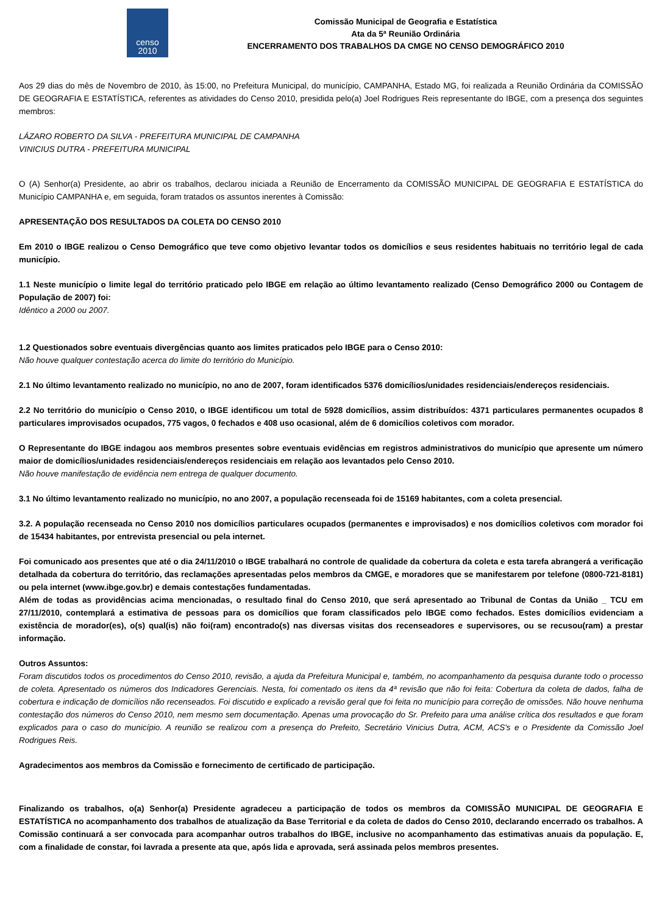censo
2010
Comissão Municipal de Geografia e Estatística
Ata da 5ª Reunião Ordinária
ENCERRAMENTO DOS TRABALHOS DA CMGE NO CENSO DEMOGRÁFICO 2010
Aos 29 dias do mês de Novembro de 2010, às 15:00, no Prefeitura Municipal, do município, CAMPANHA, Estado MG, foi realizada a Reunião Ordinária da COMISSÃO DE GEOGRAFIA E ESTATÍSTICA, referentes as atividades do Censo 2010, presidida pelo(a) Joel Rodrigues Reis representante do IBGE, com a presença dos seguintes membros:
LÁZARO ROBERTO DA SILVA - PREFEITURA MUNICIPAL DE CAMPANHA
VINICIUS DUTRA - PREFEITURA MUNICIPAL
O (A) Senhor(a) Presidente, ao abrir os trabalhos, declarou iniciada a Reunião de Encerramento da COMISSÃO MUNICIPAL DE GEOGRAFIA E ESTATÍSTICA do Município CAMPANHA e, em seguida, foram tratados os assuntos inerentes à Comissão:
APRESENTAÇÃO DOS RESULTADOS DA COLETA DO CENSO 2010
Em 2010 o IBGE realizou o Censo Demográfico que teve como objetivo levantar todos os domicílios e seus residentes habituais no território legal de cada município.
1.1 Neste município o limite legal do território praticado pelo IBGE em relação ao último levantamento realizado (Censo Demográfico 2000 ou Contagem de População de 2007) foi:
Idêntico a 2000 ou 2007.
1.2 Questionados sobre eventuais divergências quanto aos limites praticados pelo IBGE para o Censo 2010:
Não houve qualquer contestação acerca do limite do território do Município.
2.1 No último levantamento realizado no município, no ano de 2007, foram identificados 5376 domicílios/unidades residenciais/endereços residenciais.
2.2 No território do município o Censo 2010, o IBGE identificou um total de 5928 domicílios, assim distribuídos: 4371 particulares permanentes ocupados 8 particulares improvisados ocupados, 775 vagos, 0 fechados e 408 uso ocasional, além de 6 domicílios coletivos com morador.
O Representante do IBGE indagou aos membros presentes sobre eventuais evidências em registros administrativos do município que apresente um número maior de domicílios/unidades residenciais/endereços residenciais em relação aos levantados pelo Censo 2010.
Não houve manifestação de evidência nem entrega de qualquer documento.
3.1 No último levantamento realizado no município, no ano 2007, a população recenseada foi de 15169 habitantes, com a coleta presencial.
3.2. A população recenseada no Censo 2010 nos domicílios particulares ocupados (permanentes e improvisados) e nos domicílios coletivos com morador foi de 15434 habitantes, por entrevista presencial ou pela internet.
Foi comunicado aos presentes que até o dia 24/11/2010 o IBGE trabalhará no controle de qualidade da cobertura da coleta e esta tarefa abrangerá a verificação detalhada da cobertura do território, das reclamações apresentadas pelos membros da CMGE, e moradores que se manifestarem por telefone (0800-721-8181) ou pela internet (www.ibge.gov.br) e demais contestações fundamentadas.
Além de todas as providências acima mencionadas, o resultado final do Censo 2010, que será apresentado ao Tribunal de Contas da União _ TCU em 27/11/2010, contemplará a estimativa de pessoas para os domicílios que foram classificados pelo IBGE como fechados. Estes domicílios evidenciam a existência de morador(es), o(s) qual(is) não foi(ram) encontrado(s) nas diversas visitas dos recenseadores e supervisores, ou se recusou(ram) a prestar informação.
Outros Assuntos:
Foram discutidos todos os procedimentos do Censo 2010, revisão, a ajuda da Prefeitura Municipal e, também, no acompanhamento da pesquisa durante todo o processo de coleta. Apresentado os números dos Indicadores Gerenciais. Nesta, foi comentado os itens da 4ª revisão que não foi feita: Cobertura da coleta de dados, falha de cobertura e indicação de domicílios não recenseados. Foi discutido e explicado a revisão geral que foi feita no município para correção de omissões. Não houve nenhuma contestação dos números do Censo 2010, nem mesmo sem documentação. Apenas uma provocação do Sr. Prefeito para uma análise crítica dos resultados e que foram explicados para o caso do município. A reunião se realizou com a presença do Prefeito, Secretário Vinicius Dutra, ACM, ACS's e o Presidente da Comissão Joel Rodrigues Reis.
Agradecimentos aos membros da Comissão e fornecimento de certificado de participação.
Finalizando os trabalhos, o(a) Senhor(a) Presidente agradeceu a participação de todos os membros da COMISSÃO MUNICIPAL DE GEOGRAFIA E ESTATÍSTICA no acompanhamento dos trabalhos de atualização da Base Territorial e da coleta de dados do Censo 2010, declarando encerrado os trabalhos. A Comissão continuará a ser convocada para acompanhar outros trabalhos do IBGE, inclusive no acompanhamento das estimativas anuais da população. E, com a finalidade de constar, foi lavrada a presente ata que, após lida e aprovada, será assinada pelos membros presentes.